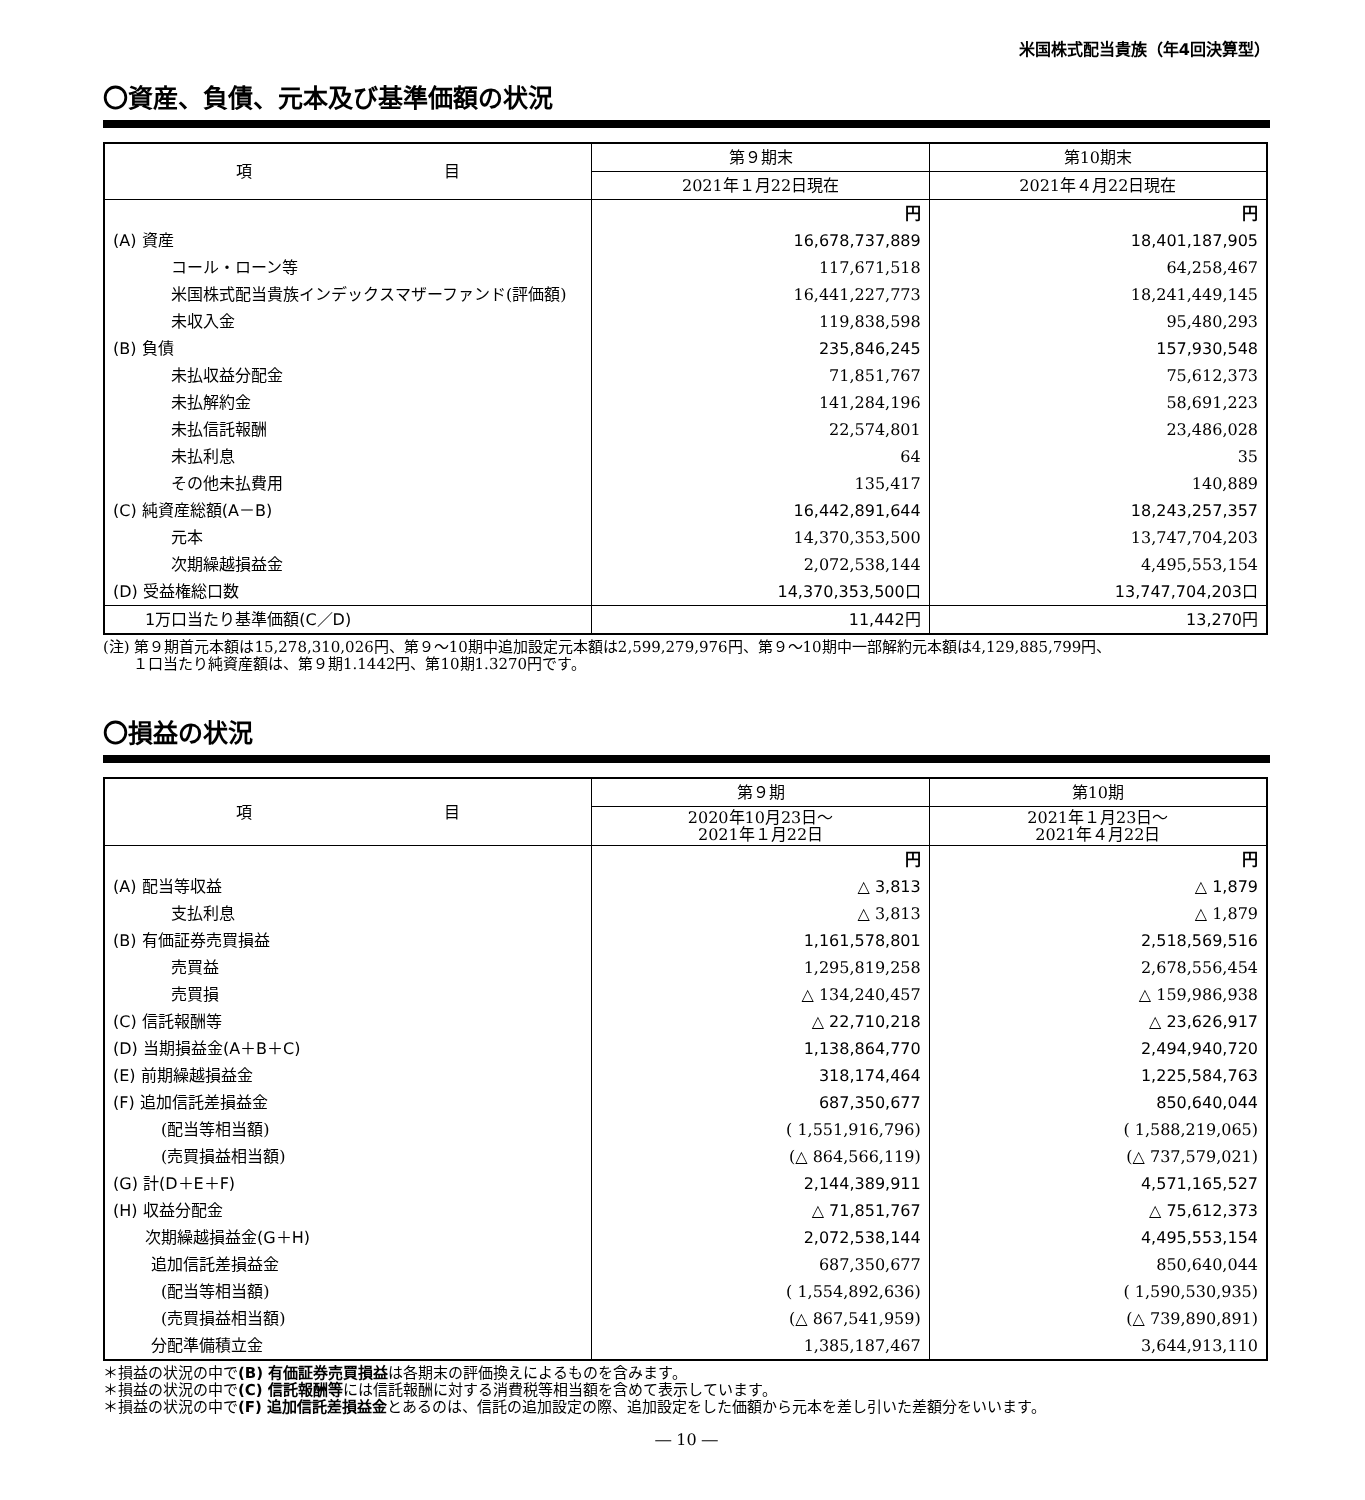米国株式配当貴族（年4回決算型）
〇資産、負債、元本及び基準価額の状況
| 項 目 | 第９期末 | 第10期末 |
| --- | --- | --- |
| | 2021年１月22日現在 | 2021年４月22日現在 |
| | 円 | 円 |
| (A) 資産 | 16,678,737,889 | 18,401,187,905 |
| コール・ローン等 | 117,671,518 | 64,258,467 |
| 米国株式配当貴族インデックスマザーファンド(評価額) | 16,441,227,773 | 18,241,449,145 |
| 未収入金 | 119,838,598 | 95,480,293 |
| (B) 負債 | 235,846,245 | 157,930,548 |
| 未払収益分配金 | 71,851,767 | 75,612,373 |
| 未払解約金 | 141,284,196 | 58,691,223 |
| 未払信託報酬 | 22,574,801 | 23,486,028 |
| 未払利息 | 64 | 35 |
| その他未払費用 | 135,417 | 140,889 |
| (C) 純資産総額(A－B) | 16,442,891,644 | 18,243,257,357 |
| 元本 | 14,370,353,500 | 13,747,704,203 |
| 次期繰越損益金 | 2,072,538,144 | 4,495,553,154 |
| (D) 受益権総口数 | 14,370,353,500口 | 13,747,704,203口 |
| 1万口当たり基準価額(C／D) | 11,442円 | 13,270円 |
(注) 第９期首元本額は15,278,310,026円、第９～10期中追加設定元本額は2,599,279,976円、第９～10期中一部解約元本額は4,129,885,799円、
　　１口当たり純資産額は、第９期1.1442円、第10期1.3270円です。
〇損益の状況
| 項 目 | 第９期 | 第10期 |
| --- | --- | --- |
| | 2020年10月23日～ 2021年１月22日 | 2021年１月23日～ 2021年４月22日 |
| | 円 | 円 |
| (A) 配当等収益 | △ 3,813 | △ 1,879 |
| 支払利息 | △ 3,813 | △ 1,879 |
| (B) 有価証券売買損益 | 1,161,578,801 | 2,518,569,516 |
| 売買益 | 1,295,819,258 | 2,678,556,454 |
| 売買損 | △ 134,240,457 | △ 159,986,938 |
| (C) 信託報酬等 | △ 22,710,218 | △ 23,626,917 |
| (D) 当期損益金(A＋B＋C) | 1,138,864,770 | 2,494,940,720 |
| (E) 前期繰越損益金 | 318,174,464 | 1,225,584,763 |
| (F) 追加信託差損益金 | 687,350,677 | 850,640,044 |
| (配当等相当額) | ( 1,551,916,796) | ( 1,588,219,065) |
| (売買損益相当額) | (△ 864,566,119) | (△ 737,579,021) |
| (G) 計(D＋E＋F) | 2,144,389,911 | 4,571,165,527 |
| (H) 収益分配金 | △ 71,851,767 | △ 75,612,373 |
| 次期繰越損益金(G＋H) | 2,072,538,144 | 4,495,553,154 |
| 追加信託差損益金 | 687,350,677 | 850,640,044 |
| (配当等相当額) | ( 1,554,892,636) | ( 1,590,530,935) |
| (売買損益相当額) | (△ 867,541,959) | (△ 739,890,891) |
| 分配準備積立金 | 1,385,187,467 | 3,644,913,110 |
＊損益の状況の中で(B) 有価証券売買損益は各期末の評価換えによるものを含みます。
＊損益の状況の中で(C) 信託報酬等には信託報酬に対する消費税等相当額を含めて表示しています。
＊損益の状況の中で(F) 追加信託差損益金とあるのは、信託の追加設定の際、追加設定をした価額から元本を差し引いた差額分をいいます。
― 10 ―